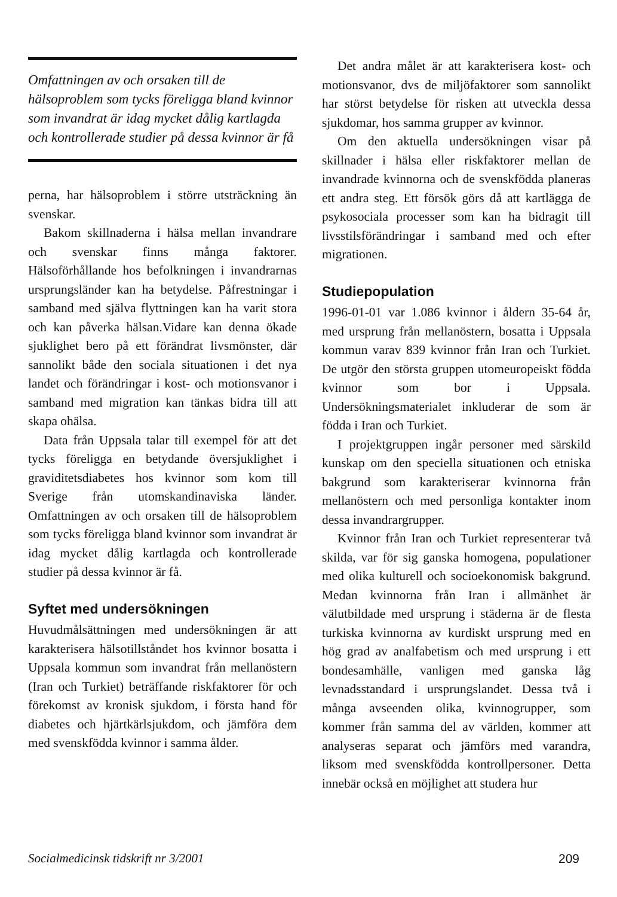Omfattningen av och orsaken till de hälsoproblem som tycks föreligga bland kvinnor som invandrat är idag mycket dålig kartlagda och kontrollerade studier på dessa kvinnor är få
perna, har hälsoproblem i större utsträckning än svenskar.
Bakom skillnaderna i hälsa mellan invandrare och svenskar finns många faktorer. Hälsoförhållande hos befolkningen i invandrarnas ursprungsländer kan ha betydelse. Påfrestningar i samband med själva flyttningen kan ha varit stora och kan påverka hälsan.Vidare kan denna ökade sjuklighet bero på ett förändrat livsmönster, där sannolikt både den sociala situationen i det nya landet och förändringar i kost- och motionsvanor i samband med migration kan tänkas bidra till att skapa ohälsa.
Data från Uppsala talar till exempel för att det tycks föreligga en betydande översjuklighet i graviditetsdiabetes hos kvinnor som kom till Sverige från utomskandinaviska länder. Omfattningen av och orsaken till de hälsoproblem som tycks föreligga bland kvinnor som invandrat är idag mycket dålig kartlagda och kontrollerade studier på dessa kvinnor är få.
Syftet med undersökningen
Huvudmålsättningen med undersökningen är att karakterisera hälsotillståndet hos kvinnor bosatta i Uppsala kommun som invandrat från mellanöstern (Iran och Turkiet) beträffande riskfaktorer för och förekomst av kronisk sjukdom, i första hand för diabetes och hjärtkärlsjukdom, och jämföra dem med svenskfödda kvinnor i samma ålder.
Det andra målet är att karakterisera kost- och motionsvanor, dvs de miljöfaktorer som sannolikt har störst betydelse för risken att utveckla dessa sjukdomar, hos samma grupper av kvinnor.
Om den aktuella undersökningen visar på skillnader i hälsa eller riskfaktorer mellan de invandrade kvinnorna och de svenskfödda planeras ett andra steg. Ett försök görs då att kartlägga de psykosociala processer som kan ha bidragit till livsstilsförändringar i samband med och efter migrationen.
Studiepopulation
1996-01-01 var 1.086 kvinnor i åldern 35-64 år, med ursprung från mellanöstern, bosatta i Uppsala kommun varav 839 kvinnor från Iran och Turkiet. De utgör den största gruppen utomeuropeiskt födda kvinnor som bor i Uppsala. Undersökningsmaterialet inkluderar de som är födda i Iran och Turkiet.
I projektgruppen ingår personer med särskild kunskap om den speciella situationen och etniska bakgrund som karakteriserar kvinnorna från mellanöstern och med personliga kontakter inom dessa invandrargrupper.
Kvinnor från Iran och Turkiet representerar två skilda, var för sig ganska homogena, populationer med olika kulturell och socioekonomisk bakgrund. Medan kvinnorna från Iran i allmänhet är välutbildade med ursprung i städerna är de flesta turkiska kvinnorna av kurdiskt ursprung med en hög grad av analfabetism och med ursprung i ett bondesamhälle, vanligen med ganska låg levnadsstandard i ursprungslandet. Dessa två i många avseenden olika, kvinnogrupper, som kommer från samma del av världen, kommer att analyseras separat och jämförs med varandra, liksom med svenskfödda kontrollpersoner. Detta innebär också en möjlighet att studera hur
Socialmedicinsk tidskrift nr 3/2001 209